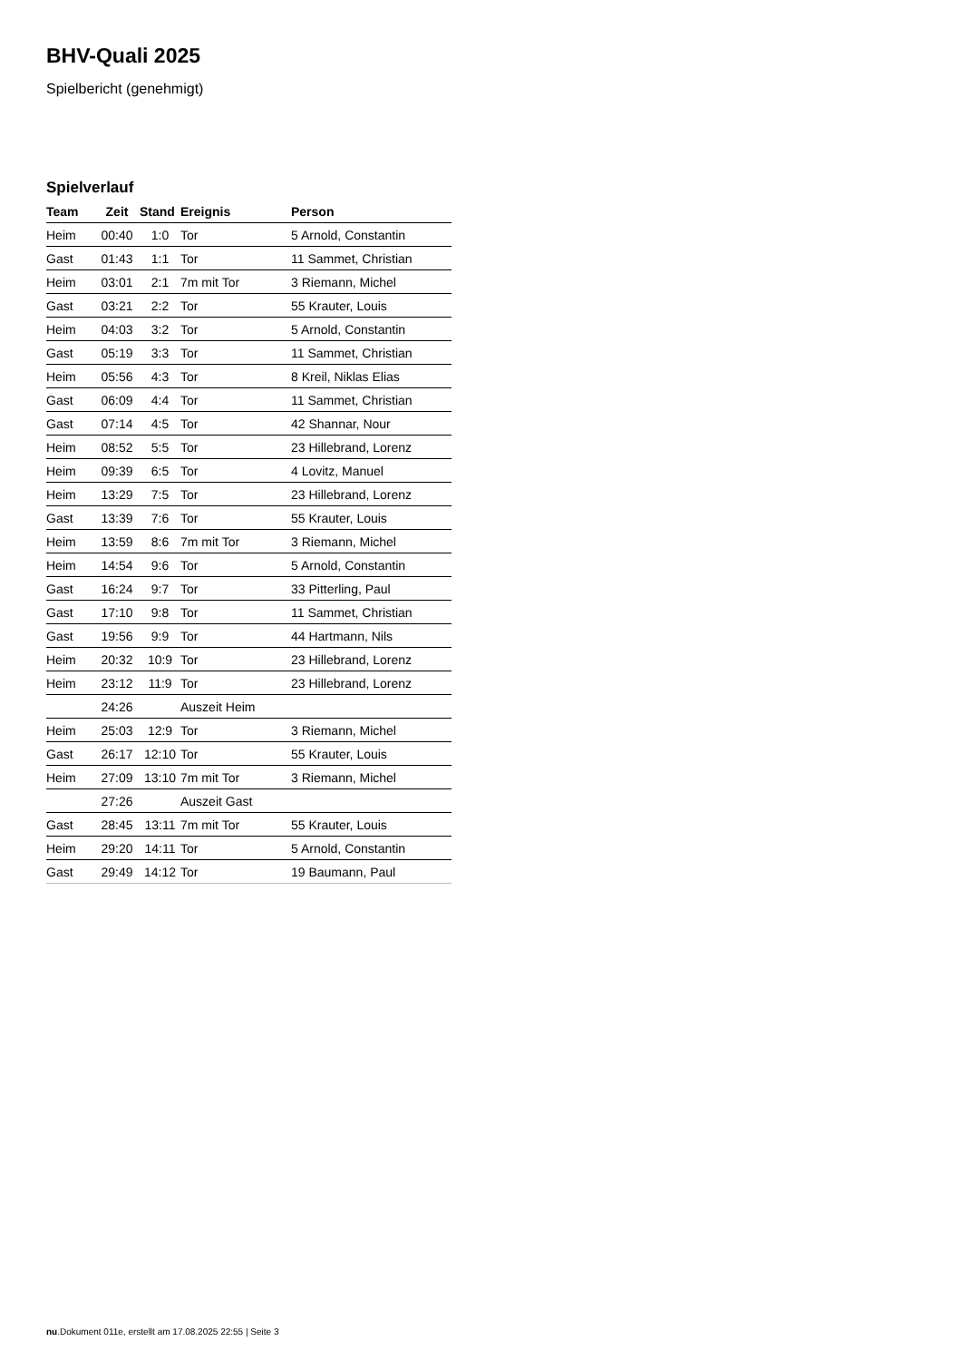BHV-Quali 2025
Spielbericht (genehmigt)
Spielverlauf
| Team | Zeit | Stand | Ereignis | Person |
| --- | --- | --- | --- | --- |
| Heim | 00:40 | 1:0 | Tor | 5 Arnold, Constantin |
| Gast | 01:43 | 1:1 | Tor | 11 Sammet, Christian |
| Heim | 03:01 | 2:1 | 7m mit Tor | 3 Riemann, Michel |
| Gast | 03:21 | 2:2 | Tor | 55 Krauter, Louis |
| Heim | 04:03 | 3:2 | Tor | 5 Arnold, Constantin |
| Gast | 05:19 | 3:3 | Tor | 11 Sammet, Christian |
| Heim | 05:56 | 4:3 | Tor | 8 Kreil, Niklas Elias |
| Gast | 06:09 | 4:4 | Tor | 11 Sammet, Christian |
| Gast | 07:14 | 4:5 | Tor | 42 Shannar, Nour |
| Heim | 08:52 | 5:5 | Tor | 23 Hillebrand, Lorenz |
| Heim | 09:39 | 6:5 | Tor | 4 Lovitz, Manuel |
| Heim | 13:29 | 7:5 | Tor | 23 Hillebrand, Lorenz |
| Gast | 13:39 | 7:6 | Tor | 55 Krauter, Louis |
| Heim | 13:59 | 8:6 | 7m mit Tor | 3 Riemann, Michel |
| Heim | 14:54 | 9:6 | Tor | 5 Arnold, Constantin |
| Gast | 16:24 | 9:7 | Tor | 33 Pitterling, Paul |
| Gast | 17:10 | 9:8 | Tor | 11 Sammet, Christian |
| Gast | 19:56 | 9:9 | Tor | 44 Hartmann, Nils |
| Heim | 20:32 | 10:9 | Tor | 23 Hillebrand, Lorenz |
| Heim | 23:12 | 11:9 | Tor | 23 Hillebrand, Lorenz |
| | 24:26 | | Auszeit Heim | |
| Heim | 25:03 | 12:9 | Tor | 3 Riemann, Michel |
| Gast | 26:17 | 12:10 | Tor | 55 Krauter, Louis |
| Heim | 27:09 | 13:10 | 7m mit Tor | 3 Riemann, Michel |
| | 27:26 | | Auszeit Gast | |
| Gast | 28:45 | 13:11 | 7m mit Tor | 55 Krauter, Louis |
| Heim | 29:20 | 14:11 | Tor | 5 Arnold, Constantin |
| Gast | 29:49 | 14:12 | Tor | 19 Baumann, Paul |
nu.Dokument 011e, erstellt am 17.08.2025 22:55 | Seite 3